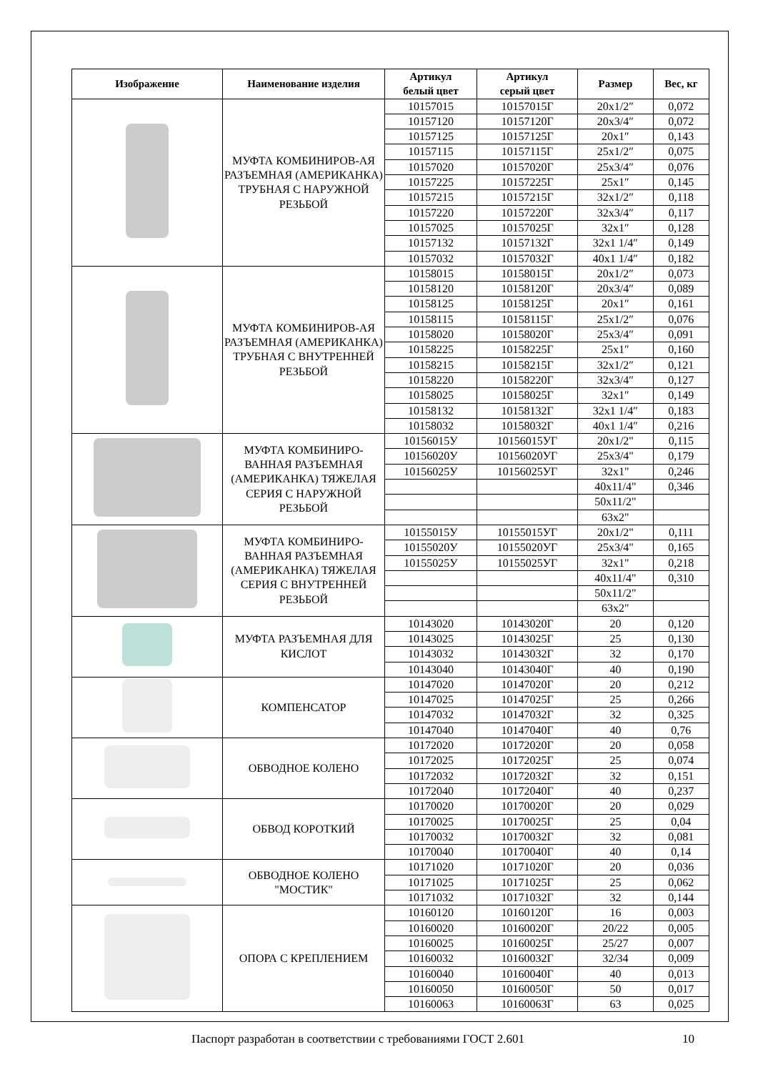| Изображение | Наименование изделия | Артикул белый цвет | Артикул серый цвет | Размер | Вес, кг |
| --- | --- | --- | --- | --- | --- |
| | МУФТА КОМБИНИРОВ-АЯ РАЗЪЕМНАЯ (АМЕРИКАНКА) ТРУБНАЯ С НАРУЖНОЙ РЕЗЬБОЙ | 10157015 | 10157015Г | 20x1/2″ | 0,072 |
| | | 10157120 | 10157120Г | 20x3/4″ | 0,072 |
| | | 10157125 | 10157125Г | 20x1″ | 0,143 |
| | | 10157115 | 10157115Г | 25x1/2″ | 0,075 |
| | | 10157020 | 10157020Г | 25x3/4″ | 0,076 |
| | | 10157225 | 10157225Г | 25x1″ | 0,145 |
| | | 10157215 | 10157215Г | 32x1/2″ | 0,118 |
| | | 10157220 | 10157220Г | 32x3/4″ | 0,117 |
| | | 10157025 | 10157025Г | 32x1″ | 0,128 |
| | | 10157132 | 10157132Г | 32x1 1/4″ | 0,149 |
| | | 10157032 | 10157032Г | 40x1 1/4″ | 0,182 |
| | МУФТА КОМБИНИРОВ-АЯ РАЗЪЕМНАЯ (АМЕРИКАНКА) ТРУБНАЯ С ВНУТРЕННЕЙ РЕЗЬБОЙ | 10158015 | 10158015Г | 20x1/2″ | 0,073 |
| | | 10158120 | 10158120Г | 20x3/4″ | 0,089 |
| | | 10158125 | 10158125Г | 20x1″ | 0,161 |
| | | 10158115 | 10158115Г | 25x1/2″ | 0,076 |
| | | 10158020 | 10158020Г | 25x3/4″ | 0,091 |
| | | 10158225 | 10158225Г | 25x1″ | 0,160 |
| | | 10158215 | 10158215Г | 32x1/2″ | 0,121 |
| | | 10158220 | 10158220Г | 32x3/4″ | 0,127 |
| | | 10158025 | 10158025Г | 32x1″ | 0,149 |
| | | 10158132 | 10158132Г | 32x1 1/4″ | 0,183 |
| | | 10158032 | 10158032Г | 40x1 1/4″ | 0,216 |
| | МУФТА КОМБИНИРО-ВАННАЯ РАЗЪЕМНАЯ (АМЕРИКАНКА) ТЯЖЕЛАЯ СЕРИЯ С НАРУЖНОЙ РЕЗЬБОЙ | 10156015У | 10156015УГ | 20x1/2" | 0,115 |
| | | 10156020У | 10156020УГ | 25x3/4" | 0,179 |
| | | 10156025У | 10156025УГ | 32x1" | 0,246 |
| | | | | 40x11/4" | 0,346 |
| | | | | 50x11/2" | |
| | | | | 63x2" | |
| | МУФТА КОМБИНИРО-ВАННАЯ РАЗЪЕМНАЯ (АМЕРИКАНКА) ТЯЖЕЛАЯ СЕРИЯ С ВНУТРЕННЕЙ РЕЗЬБОЙ | 10155015У | 10155015УГ | 20x1/2" | 0,111 |
| | | 10155020У | 10155020УГ | 25x3/4" | 0,165 |
| | | 10155025У | 10155025УГ | 32x1" | 0,218 |
| | | | | 40x11/4" | 0,310 |
| | | | | 50x11/2" | |
| | | | | 63x2" | |
| | МУФТА РАЗЪЕМНАЯ ДЛЯ КИСЛОТ | 10143020 | 10143020Г | 20 | 0,120 |
| | | 10143025 | 10143025Г | 25 | 0,130 |
| | | 10143032 | 10143032Г | 32 | 0,170 |
| | | 10143040 | 10143040Г | 40 | 0,190 |
| | КОМПЕНСАТОР | 10147020 | 10147020Г | 20 | 0,212 |
| | | 10147025 | 10147025Г | 25 | 0,266 |
| | | 10147032 | 10147032Г | 32 | 0,325 |
| | | 10147040 | 10147040Г | 40 | 0,76 |
| | ОБВОДНОЕ КОЛЕНО | 10172020 | 10172020Г | 20 | 0,058 |
| | | 10172025 | 10172025Г | 25 | 0,074 |
| | | 10172032 | 10172032Г | 32 | 0,151 |
| | | 10172040 | 10172040Г | 40 | 0,237 |
| | ОБВОД КОРОТКИЙ | 10170020 | 10170020Г | 20 | 0,029 |
| | | 10170025 | 10170025Г | 25 | 0,04 |
| | | 10170032 | 10170032Г | 32 | 0,081 |
| | | 10170040 | 10170040Г | 40 | 0,14 |
| | ОБВОДНОЕ КОЛЕНО "МОСТИК" | 10171020 | 10171020Г | 20 | 0,036 |
| | | 10171025 | 10171025Г | 25 | 0,062 |
| | | 10171032 | 10171032Г | 32 | 0,144 |
| | ОПОРА С КРЕПЛЕНИЕМ | 10160120 | 10160120Г | 16 | 0,003 |
| | | 10160020 | 10160020Г | 20/22 | 0,005 |
| | | 10160025 | 10160025Г | 25/27 | 0,007 |
| | | 10160032 | 10160032Г | 32/34 | 0,009 |
| | | 10160040 | 10160040Г | 40 | 0,013 |
| | | 10160050 | 10160050Г | 50 | 0,017 |
| | | 10160063 | 10160063Г | 63 | 0,025 |
Паспорт разработан в соответствии с требованиями ГОСТ 2.601
10